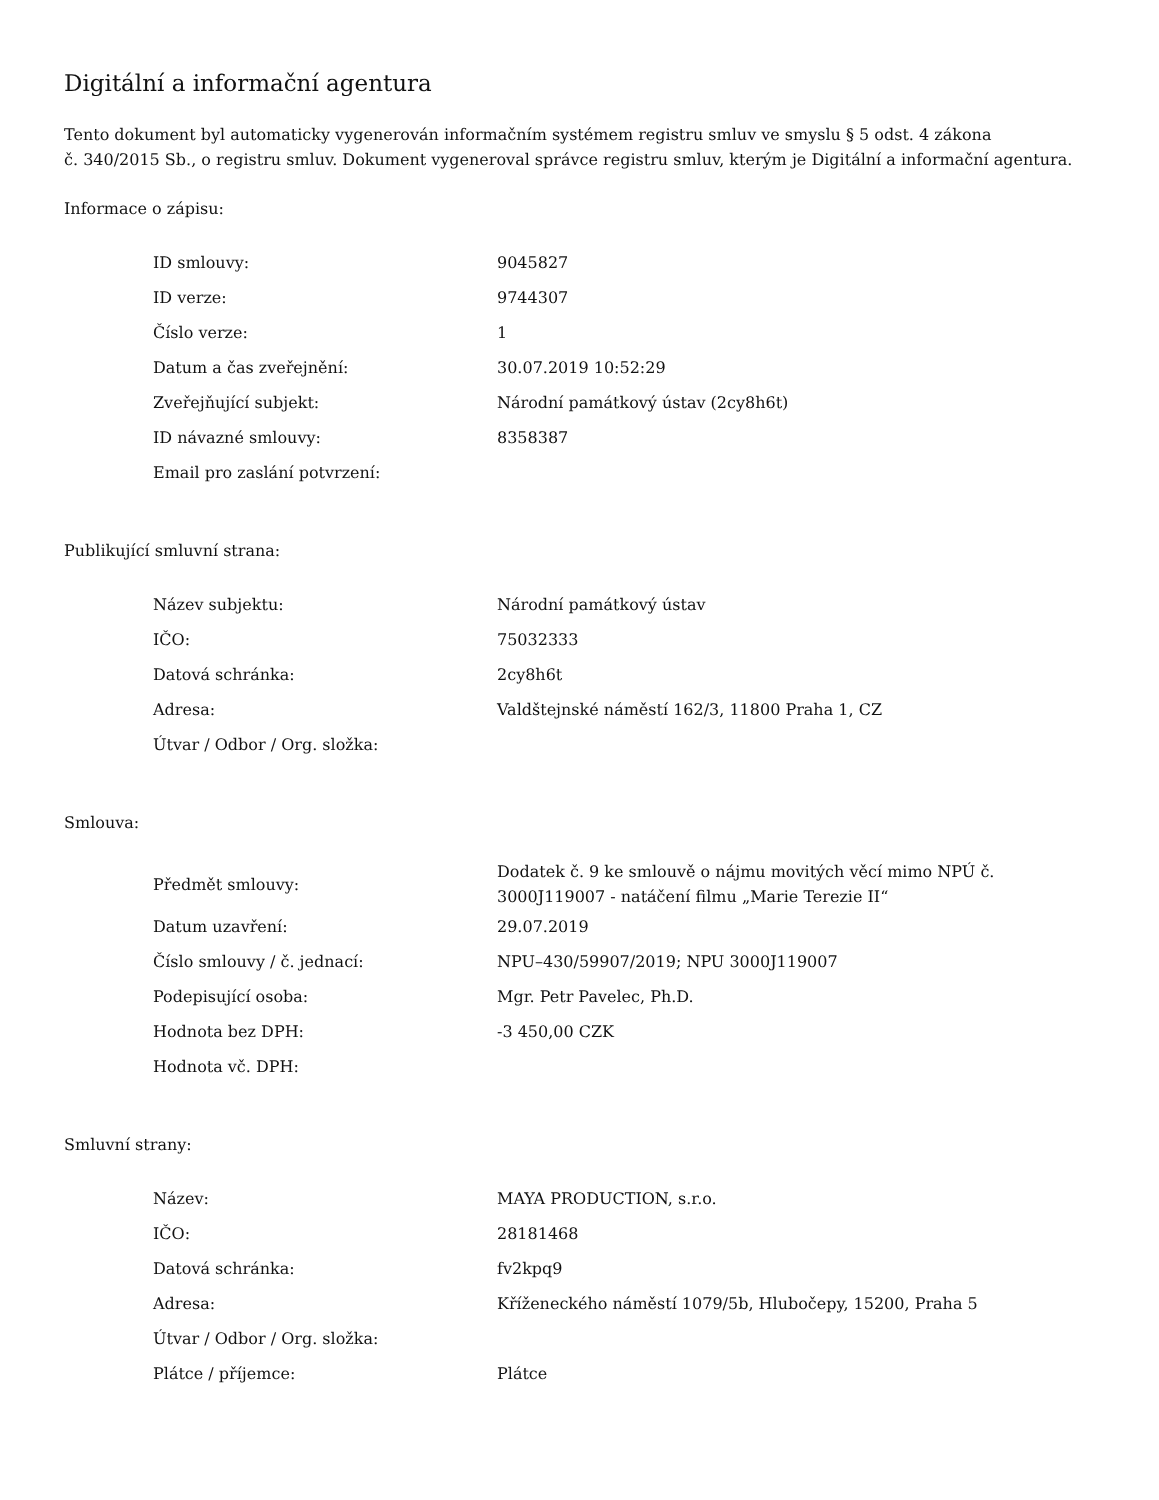Digitální a informační agentura
Tento dokument byl automaticky vygenerován informačním systémem registru smluv ve smyslu § 5 odst. 4 zákona
č. 340/2015 Sb., o registru smluv. Dokument vygeneroval správce registru smluv, kterým je Digitální a informační agentura.
Informace o zápisu:
| ID smlouvy: | 9045827 |
| ID verze: | 9744307 |
| Číslo verze: | 1 |
| Datum a čas zveřejnění: | 30.07.2019 10:52:29 |
| Zveřejňující subjekt: | Národní památkový ústav (2cy8h6t) |
| ID návazné smlouvy: | 8358387 |
| Email pro zaslání potvrzení: | |
Publikující smluvní strana:
| Název subjektu: | Národní památkový ústav |
| IČO: | 75032333 |
| Datová schránka: | 2cy8h6t |
| Adresa: | Valdštejnské náměstí 162/3, 11800 Praha 1, CZ |
| Útvar / Odbor / Org. složka: | |
Smlouva:
| Předmět smlouvy: | Dodatek č. 9 ke smlouvě o nájmu movitých věcí mimo NPÚ č. 3000J119007 - natáčení filmu „Marie Terezie II“ |
| Datum uzavření: | 29.07.2019 |
| Číslo smlouvy / č. jednací: | NPU–430/59907/2019; NPU 3000J119007 |
| Podepisující osoba: | Mgr. Petr Pavelec, Ph.D. |
| Hodnota bez DPH: | -3 450,00 CZK |
| Hodnota vč. DPH: | |
Smluvní strany:
| Název: | MAYA PRODUCTION, s.r.o. |
| IČO: | 28181468 |
| Datová schránka: | fv2kpq9 |
| Adresa: | Kříženeckého náměstí 1079/5b, Hlubočepy, 15200, Praha 5 |
| Útvar / Odbor / Org. složka: | |
| Plátce / příjemce: | Plátce |